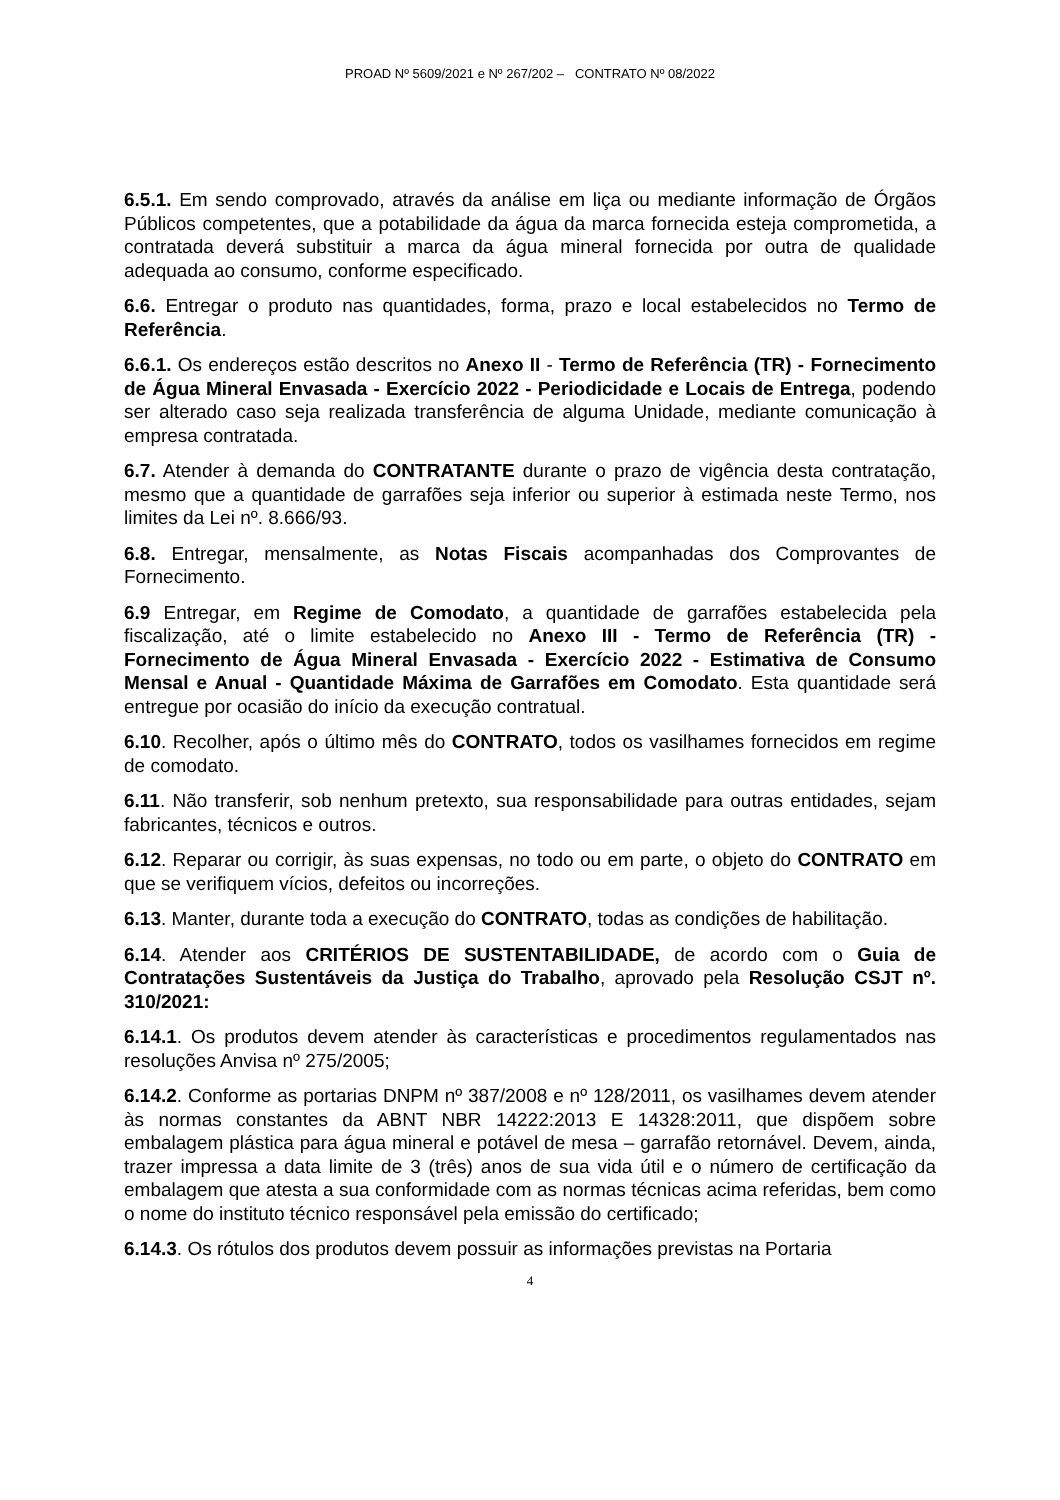PROAD Nº 5609/2021 e Nº 267/202 – CONTRATO Nº 08/2022
6.5.1. Em sendo comprovado, através da análise em liça ou mediante informação de Órgãos Públicos competentes, que a potabilidade da água da marca fornecida esteja comprometida, a contratada deverá substituir a marca da água mineral fornecida por outra de qualidade adequada ao consumo, conforme especificado.
6.6. Entregar o produto nas quantidades, forma, prazo e local estabelecidos no Termo de Referência.
6.6.1. Os endereços estão descritos no Anexo II - Termo de Referência (TR) - Fornecimento de Água Mineral Envasada - Exercício 2022 - Periodicidade e Locais de Entrega, podendo ser alterado caso seja realizada transferência de alguma Unidade, mediante comunicação à empresa contratada.
6.7. Atender à demanda do CONTRATANTE durante o prazo de vigência desta contratação, mesmo que a quantidade de garrafões seja inferior ou superior à estimada neste Termo, nos limites da Lei nº. 8.666/93.
6.8. Entregar, mensalmente, as Notas Fiscais acompanhadas dos Comprovantes de Fornecimento.
6.9 Entregar, em Regime de Comodato, a quantidade de garrafões estabelecida pela fiscalização, até o limite estabelecido no Anexo III - Termo de Referência (TR) - Fornecimento de Água Mineral Envasada - Exercício 2022 - Estimativa de Consumo Mensal e Anual - Quantidade Máxima de Garrafões em Comodato. Esta quantidade será entregue por ocasião do início da execução contratual.
6.10. Recolher, após o último mês do CONTRATO, todos os vasilhames fornecidos em regime de comodato.
6.11. Não transferir, sob nenhum pretexto, sua responsabilidade para outras entidades, sejam fabricantes, técnicos e outros.
6.12. Reparar ou corrigir, às suas expensas, no todo ou em parte, o objeto do CONTRATO em que se verifiquem vícios, defeitos ou incorreções.
6.13. Manter, durante toda a execução do CONTRATO, todas as condições de habilitação.
6.14. Atender aos CRITÉRIOS DE SUSTENTABILIDADE, de acordo com o Guia de Contratações Sustentáveis da Justiça do Trabalho, aprovado pela Resolução CSJT nº. 310/2021:
6.14.1. Os produtos devem atender às características e procedimentos regulamentados nas resoluções Anvisa nº 275/2005;
6.14.2. Conforme as portarias DNPM nº 387/2008 e nº 128/2011, os vasilhames devem atender às normas constantes da ABNT NBR 14222:2013 E 14328:2011, que dispõem sobre embalagem plástica para água mineral e potável de mesa – garrafão retornável. Devem, ainda, trazer impressa a data limite de 3 (três) anos de sua vida útil e o número de certificação da embalagem que atesta a sua conformidade com as normas técnicas acima referidas, bem como o nome do instituto técnico responsável pela emissão do certificado;
6.14.3. Os rótulos dos produtos devem possuir as informações previstas na Portaria
4